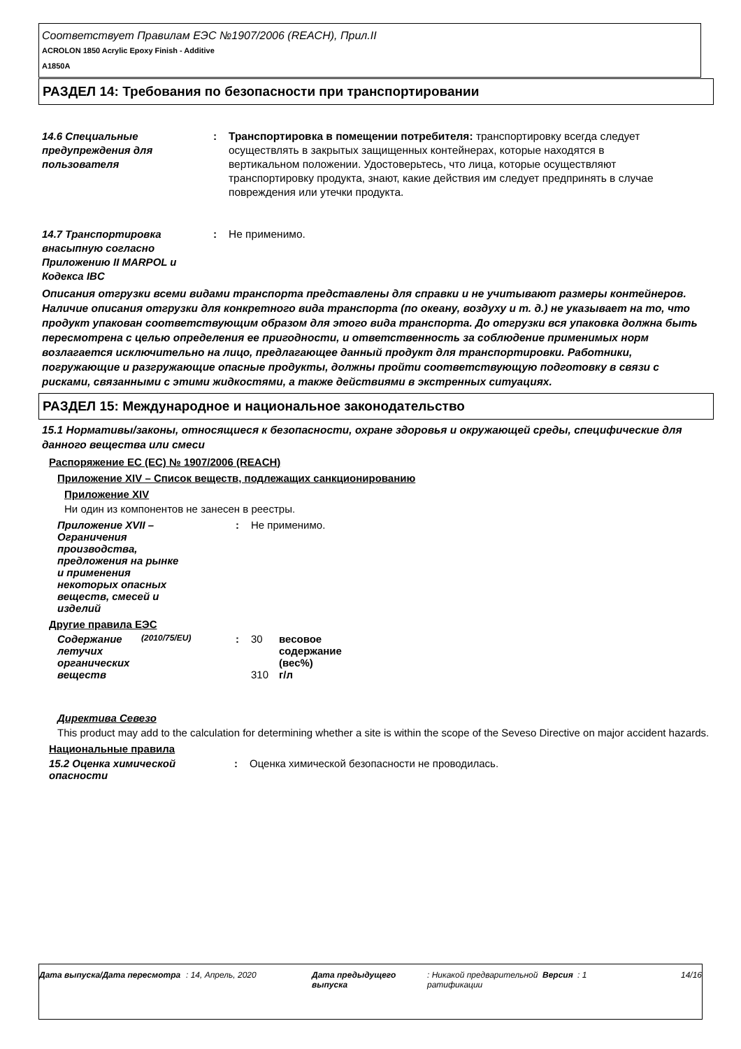Соответствует Правилам ЕЭС №1907/2006 (REACH), Прил.II
ACROLON 1850 Acrylic Epoxy Finish - Additive
A1850A
РАЗДЕЛ 14: Требования по безопасности при транспортировании
| 14.6 Специальные предупреждения для пользователя | : | Транспортировка в помещении потребителя: транспортировку всегда следует осуществлять в закрытых защищенных контейнерах, которые находятся в вертикальном положении. Удостоверьтесь, что лица, которые осуществляют транспортировку продукта, знают, какие действия им следует предпринять в случае повреждения или утечки продукта. |
| 14.7 Транспортировка внасыпную согласно Приложению II MARPOL и Кодекса IBC | : | Не применимо. |
Описания отгрузки всеми видами транспорта представлены для справки и не учитывают размеры контейнеров. Наличие описания отгрузки для конкретного вида транспорта (по океану, воздуху и т. д.) не указывает на то, что продукт упакован соответствующим образом для этого вида транспорта. До отгрузки вся упаковка должна быть пересмотрена с целью определения ее пригодности, и ответственность за соблюдение применимых норм возлагается исключительно на лицо, предлагающее данный продукт для транспортировки. Работники, погружающие и разгружающие опасные продукты, должны пройти соответствующую подготовку в связи с рисками, связанными с этими жидкостями, а также действиями в экстренных ситуациях.
РАЗДЕЛ 15: Международное и национальное законодательство
15.1 Нормативы/законы, относящиеся к безопасности, охране здоровья и окружающей среды, специфические для данного вещества или смеси
Распоряжение ЕС (ЕС) № 1907/2006 (REACH)
Приложение XIV – Список веществ, подлежащих санкционированию
Приложение XIV
Ни один из компонентов не занесен в реестры.
| Приложение XVII – Ограничения производства, предложения на рынке и применения некоторых опасных веществ, смесей и изделий | : | Не применимо. |
Другие правила ЕЭС
| Содержание летучих органических веществ | (2010/75/EU) | : | 30 310 | весовое содержание (вес%) г/л |
Директива Севезо
This product may add to the calculation for determining whether a site is within the scope of the Seveso Directive on major accident hazards.
Национальные правила
| 15.2 Оценка химической опасности | : | Оценка химической безопасности не проводилась. |
| Дата выпуска/Дата пересмотра | : 14, Апрель, 2020 | Дата предыдущего выпуска | : Никакой предварительной ратификации | Версия | : 1 | 14/16 |